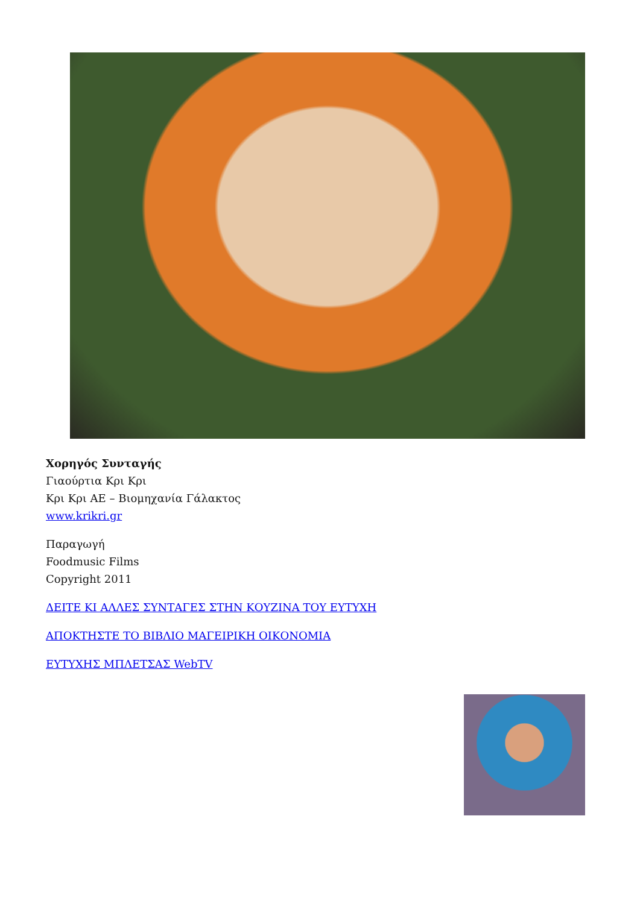Χορηγός Συνταγής
Γιαούρτια Κρι Κρι
Κρι Κρι ΑΕ – Βιομηχανία Γάλακτος
www.krikri.gr
Παραγωγή
Foodmusic Films
Copyright 2011
ΔΕΙΤΕ ΚΙ ΑΛΛΕΣ ΣΥΝΤΑΓΕΣ ΣΤΗΝ ΚΟΥΖΙΝΑ ΤΟΥ ΕΥΤΥΧΗ
ΑΠΟΚΤΗΣΤΕ ΤΟ ΒΙΒΛΙΟ ΜΑΓΕΙΡΙΚΗ ΟΙΚΟΝΟΜΙΑ
ΕΥΤΥΧΗΣ ΜΠΛΕΤΣΑΣ WebTV